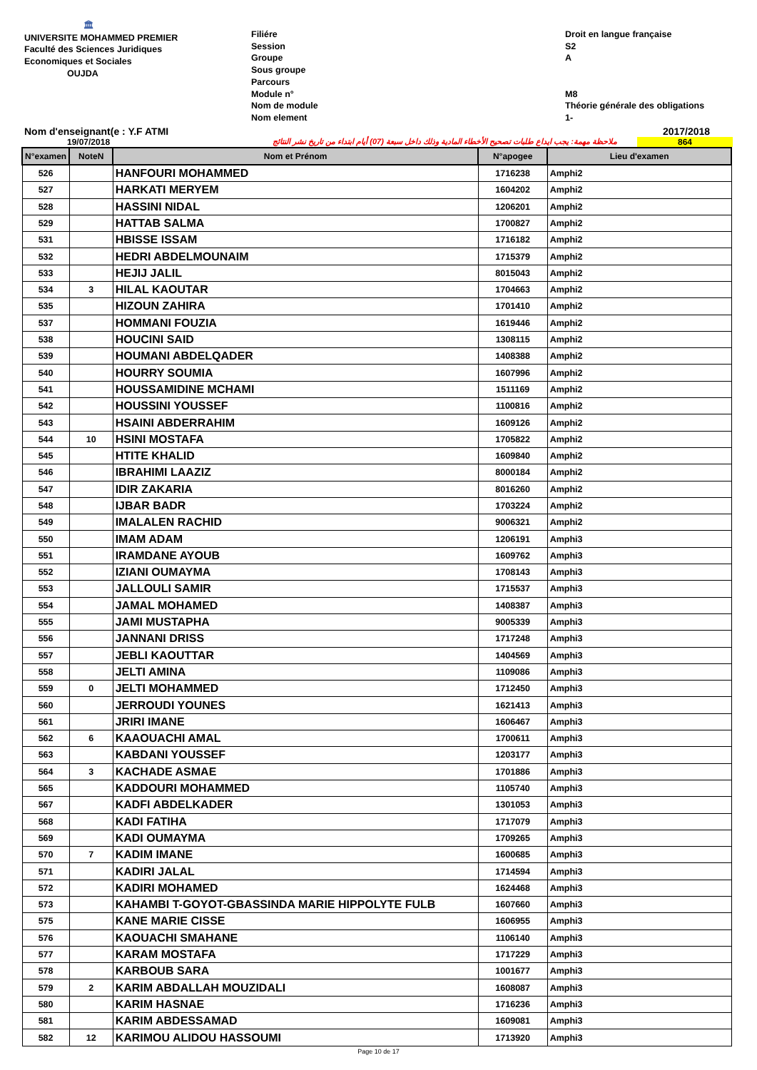🏛
UNIVERSITE MOHAMMED PREMIER
Faculté des Sciences Juridiques
Economiques et Sociales
OUJDA
Filiére
Session
Groupe
Sous groupe
Parcours
Module n°
Nom de module
Nom element
Droit en langue française
S2
A
M8
Théorie générale des obligations
1-
Nom d'enseignant(e : Y.F ATMI
2017/2018
19/07/2018
ملاحظة مهمة: يجب ايداع طلبات تصحيح الأخطاء المادية وذلك داخل سبعة (07) أيام ابتداء من تاريخ نشر النتائج
864
| N°examen | NoteN | Nom et Prénom | N°apogee | Lieu d'examen |
| --- | --- | --- | --- | --- |
| 526 | | HANFOURI MOHAMMED | 1716238 | Amphi2 |
| 527 | | HARKATI MERYEM | 1604202 | Amphi2 |
| 528 | | HASSINI NIDAL | 1206201 | Amphi2 |
| 529 | | HATTAB SALMA | 1700827 | Amphi2 |
| 531 | | HBISSE ISSAM | 1716182 | Amphi2 |
| 532 | | HEDRI ABDELMOUNAIM | 1715379 | Amphi2 |
| 533 | | HEJIJ JALIL | 8015043 | Amphi2 |
| 534 | 3 | HILAL KAOUTAR | 1704663 | Amphi2 |
| 535 | | HIZOUN ZAHIRA | 1701410 | Amphi2 |
| 537 | | HOMMANI FOUZIA | 1619446 | Amphi2 |
| 538 | | HOUCINI SAID | 1308115 | Amphi2 |
| 539 | | HOUMANI ABDELQADER | 1408388 | Amphi2 |
| 540 | | HOURRY SOUMIA | 1607996 | Amphi2 |
| 541 | | HOUSSAMIDINE MCHAMI | 1511169 | Amphi2 |
| 542 | | HOUSSINI YOUSSEF | 1100816 | Amphi2 |
| 543 | | HSAINI ABDERRAHIM | 1609126 | Amphi2 |
| 544 | 10 | HSINI MOSTAFA | 1705822 | Amphi2 |
| 545 | | HTITE KHALID | 1609840 | Amphi2 |
| 546 | | IBRAHIMI LAAZIZ | 8000184 | Amphi2 |
| 547 | | IDIR ZAKARIA | 8016260 | Amphi2 |
| 548 | | IJBAR BADR | 1703224 | Amphi2 |
| 549 | | IMALALEN RACHID | 9006321 | Amphi2 |
| 550 | | IMAM ADAM | 1206191 | Amphi3 |
| 551 | | IRAMDANE AYOUB | 1609762 | Amphi3 |
| 552 | | IZIANI OUMAYMA | 1708143 | Amphi3 |
| 553 | | JALLOULI SAMIR | 1715537 | Amphi3 |
| 554 | | JAMAL MOHAMED | 1408387 | Amphi3 |
| 555 | | JAMI MUSTAPHA | 9005339 | Amphi3 |
| 556 | | JANNANI DRISS | 1717248 | Amphi3 |
| 557 | | JEBLI KAOUTTAR | 1404569 | Amphi3 |
| 558 | | JELTI AMINA | 1109086 | Amphi3 |
| 559 | 0 | JELTI MOHAMMED | 1712450 | Amphi3 |
| 560 | | JERROUDI YOUNES | 1621413 | Amphi3 |
| 561 | | JRIRI IMANE | 1606467 | Amphi3 |
| 562 | 6 | KAAOUACHI AMAL | 1700611 | Amphi3 |
| 563 | | KABDANI YOUSSEF | 1203177 | Amphi3 |
| 564 | 3 | KACHADE ASMAE | 1701886 | Amphi3 |
| 565 | | KADDOURI MOHAMMED | 1105740 | Amphi3 |
| 567 | | KADFI ABDELKADER | 1301053 | Amphi3 |
| 568 | | KADI FATIHA | 1717079 | Amphi3 |
| 569 | | KADI OUMAYMA | 1709265 | Amphi3 |
| 570 | 7 | KADIM IMANE | 1600685 | Amphi3 |
| 571 | | KADIRI JALAL | 1714594 | Amphi3 |
| 572 | | KADIRI MOHAMED | 1624468 | Amphi3 |
| 573 | | KAHAMBI T-GOYOT-GBASSINDA MARIE HIPPOLYTE FULB | 1607660 | Amphi3 |
| 575 | | KANE MARIE CISSE | 1606955 | Amphi3 |
| 576 | | KAOUACHI SMAHANE | 1106140 | Amphi3 |
| 577 | | KARAM MOSTAFA | 1717229 | Amphi3 |
| 578 | | KARBOUB SARA | 1001677 | Amphi3 |
| 579 | 2 | KARIM ABDALLAH MOUZIDALI | 1608087 | Amphi3 |
| 580 | | KARIM HASNAE | 1716236 | Amphi3 |
| 581 | | KARIM ABDESSAMAD | 1609081 | Amphi3 |
| 582 | 12 | KARIMOU ALIDOU HASSOUMI | 1713920 | Amphi3 |
Page 10 de 17